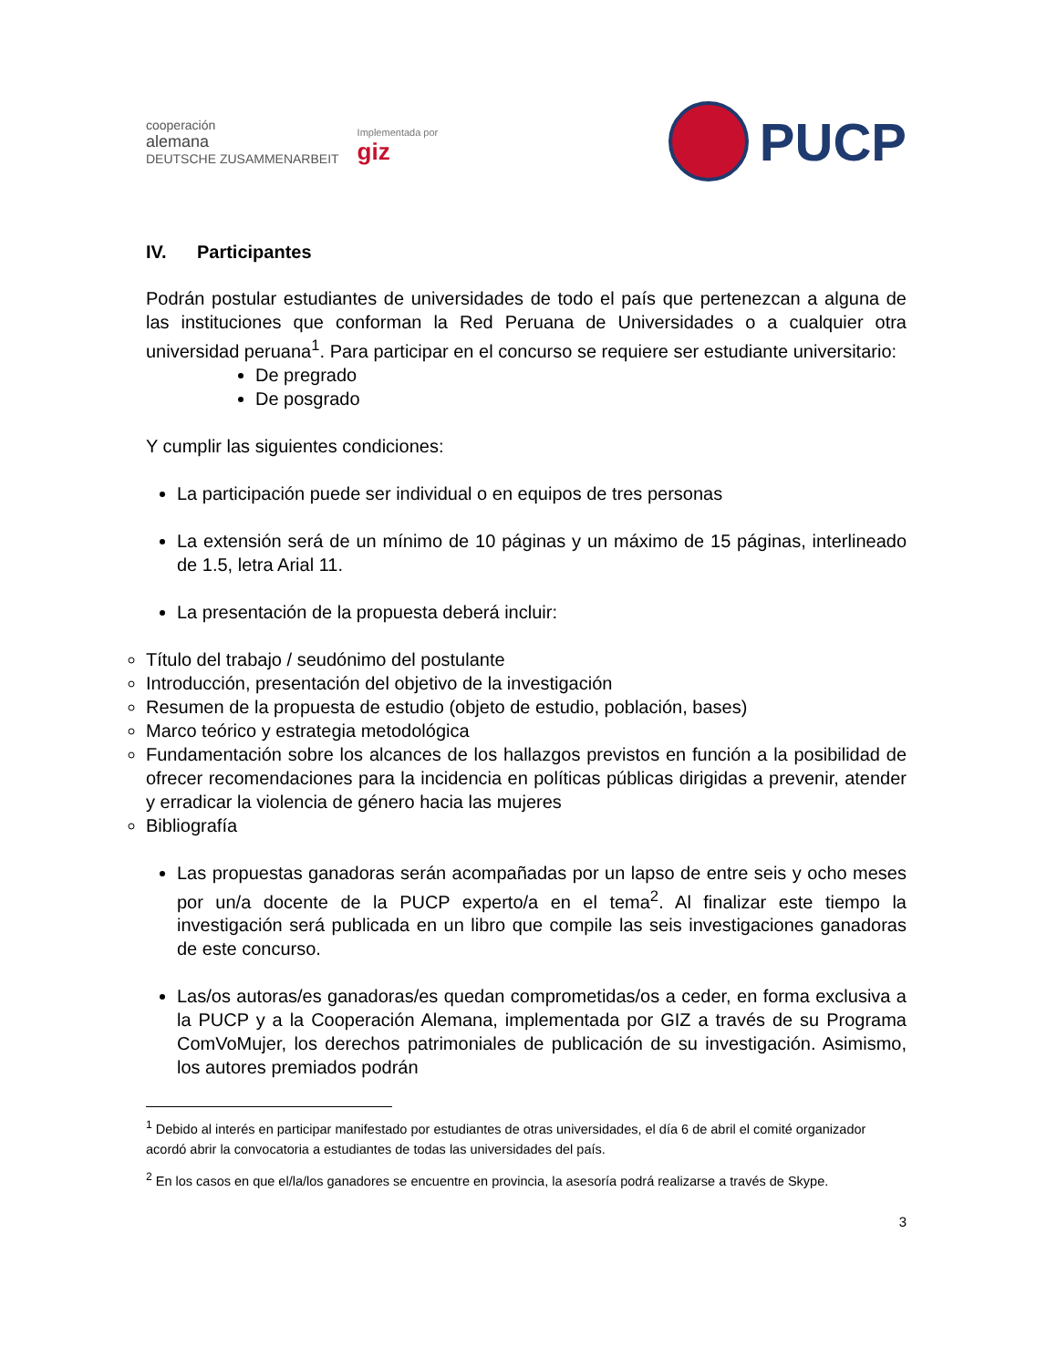cooperación
alemana
DEUTSCHE ZUSAMMENARBEIT
Implementada por
giz
PUCP
IV. Participantes
Podrán postular estudiantes de universidades de todo el país que pertenezcan a alguna de las instituciones que conforman la Red Peruana de Universidades o a cualquier otra universidad peruana<sup>1</sup>. Para participar en el concurso se requiere ser estudiante universitario:
De pregrado
De posgrado
Y cumplir las siguientes condiciones:
La participación puede ser individual o en equipos de tres personas
La extensión será de un mínimo de 10 páginas y un máximo de 15 páginas, interlineado de 1.5, letra Arial 11.
La presentación de la propuesta deberá incluir:
Título del trabajo / seudónimo del postulante
Introducción, presentación del objetivo de la investigación
Resumen de la propuesta de estudio (objeto de estudio, población, bases)
Marco teórico y estrategia metodológica
Fundamentación sobre los alcances de los hallazgos previstos en función a la posibilidad de ofrecer recomendaciones para la incidencia en políticas públicas dirigidas a prevenir, atender y erradicar la violencia de género hacia las mujeres
Bibliografía
Las propuestas ganadoras serán acompañadas por un lapso de entre seis y ocho meses por un/a docente de la PUCP experto/a en el tema<sup>2</sup>. Al finalizar este tiempo la investigación será publicada en un libro que compile las seis investigaciones ganadoras de este concurso.
Las/os autoras/es ganadoras/es quedan comprometidas/os a ceder, en forma exclusiva a la PUCP y a la Cooperación Alemana, implementada por GIZ a través de su Programa ComVoMujer, los derechos patrimoniales de publicación de su investigación. Asimismo, los autores premiados podrán
<sup>1</sup> Debido al interés en participar manifestado por estudiantes de otras universidades, el día 6 de abril el comité organizador acordó abrir la convocatoria a estudiantes de todas las universidades del país.
<sup>2</sup> En los casos en que el/la/los ganadores se encuentre en provincia, la asesoría podrá realizarse a través de Skype.
3